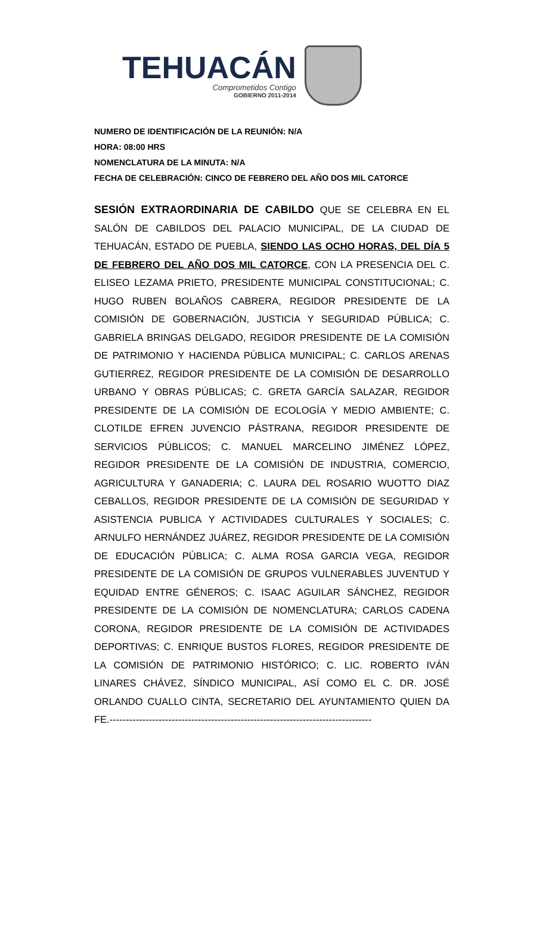TEHUACÁN
Comprometidos Contigo
GOBIERNO 2011-2014
NUMERO DE IDENTIFICACIÓN DE LA REUNIÓN: N/A
HORA: 08:00 HRS
NOMENCLATURA DE LA MINUTA: N/A
FECHA DE CELEBRACIÓN: CINCO DE FEBRERO DEL AÑO DOS MIL CATORCE
SESIÓN EXTRAORDINARIA DE CABILDO QUE SE CELEBRA EN EL SALÓN DE CABILDOS DEL PALACIO MUNICIPAL, DE LA CIUDAD DE TEHUACÁN, ESTADO DE PUEBLA, SIENDO LAS OCHO HORAS, DEL DÍA 5 DE FEBRERO DEL AÑO DOS MIL CATORCE, CON LA PRESENCIA DEL C. ELISEO LEZAMA PRIETO, PRESIDENTE MUNICIPAL CONSTITUCIONAL; C. HUGO RUBEN BOLAÑOS CABRERA, REGIDOR PRESIDENTE DE LA COMISIÓN DE GOBERNACIÓN, JUSTICIA Y SEGURIDAD PÚBLICA; C. GABRIELA BRINGAS DELGADO, REGIDOR PRESIDENTE DE LA COMISIÓN DE PATRIMONIO Y HACIENDA PÚBLICA MUNICIPAL; C. CARLOS ARENAS GUTIERREZ, REGIDOR PRESIDENTE DE LA COMISIÓN DE DESARROLLO URBANO Y OBRAS PÚBLICAS; C. GRETA GARCÍA SALAZAR, REGIDOR PRESIDENTE DE LA COMISIÓN DE ECOLOGÍA Y MEDIO AMBIENTE; C. CLOTILDE EFREN JUVENCIO PÁSTRANA, REGIDOR PRESIDENTE DE SERVICIOS PÚBLICOS; C. MANUEL MARCELINO JIMÉNEZ LÓPEZ, REGIDOR PRESIDENTE DE LA COMISIÓN DE INDUSTRIA, COMERCIO, AGRICULTURA Y GANADERIA; C. LAURA DEL ROSARIO WUOTTO DIAZ CEBALLOS, REGIDOR PRESIDENTE DE LA COMISIÓN DE SEGURIDAD Y ASISTENCIA PUBLICA Y ACTIVIDADES CULTURALES Y SOCIALES; C. ARNULFO HERNÁNDEZ JUÁREZ, REGIDOR PRESIDENTE DE LA COMISIÓN DE EDUCACIÓN PÚBLICA; C. ALMA ROSA GARCIA VEGA, REGIDOR PRESIDENTE DE LA COMISIÓN DE GRUPOS VULNERABLES JUVENTUD Y EQUIDAD ENTRE GÉNEROS; C. ISAAC AGUILAR SÁNCHEZ, REGIDOR PRESIDENTE DE LA COMISIÓN DE NOMENCLATURA; CARLOS CADENA CORONA, REGIDOR PRESIDENTE DE LA COMISIÓN DE ACTIVIDADES DEPORTIVAS; C. ENRIQUE BUSTOS FLORES, REGIDOR PRESIDENTE DE LA COMISIÓN DE PATRIMONIO HISTÓRICO; C. LIC. ROBERTO IVÁN LINARES CHÁVEZ, SÍNDICO MUNICIPAL, ASÍ COMO EL C. DR. JOSÉ ORLANDO CUALLO CINTA, SECRETARIO DEL AYUNTAMIENTO QUIEN DA FE.--------------------------------------------------------------------------------